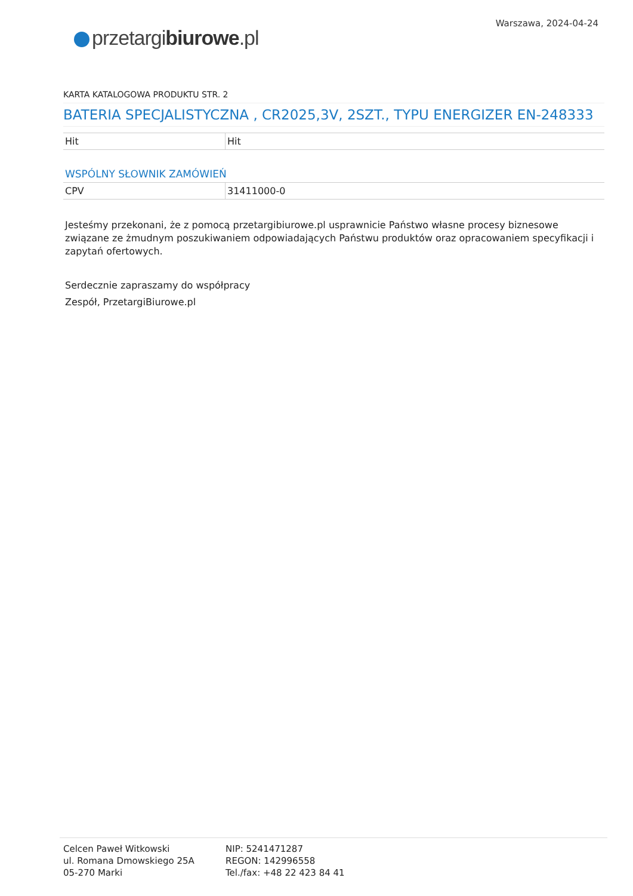przetargibiurowe.pl
Warszawa, 2024-04-24
KARTA KATALOGOWA PRODUKTU STR. 2
BATERIA SPECJALISTYCZNA , CR2025,3V, 2SZT., TYPU ENERGIZER EN-248333
| Hit | Hit |
WSPÓLNY SŁOWNIK ZAMÓWIEŃ
| CPV | 31411000-0 |
Jesteśmy przekonani, że z pomocą przetargibiurowe.pl usprawnicie Państwo własne procesy biznesowe związane ze żmudnym poszukiwaniem odpowiadających Państwu produktów oraz opracowaniem specyfikacji i zapytań ofertowych.
Serdecznie zapraszamy do współpracy
Zespół, PrzetargiBiurowe.pl
Celcen Paweł Witkowski
ul. Romana Dmowskiego 25A
05-270 Marki
NIP: 5241471287
REGON: 142996558
Tel./fax: +48 22 423 84 41